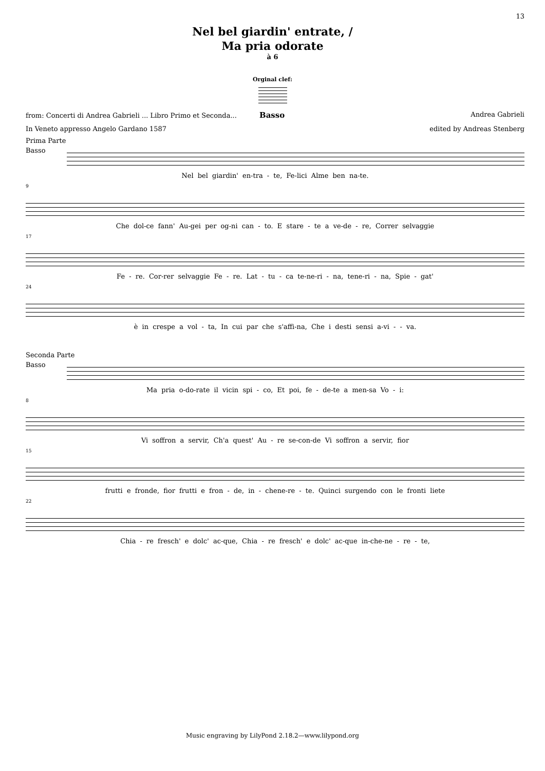13
Nel bel giardin' entrate, /
Ma pria odorate
à 6
Orginal clef:
from: Concerti di Andrea Gabrieli ... Libro Primo et Seconda... Basso Andrea Gabrieli
In Veneto appresso Angelo Gardano 1587 edited by Andreas Stenberg
Prima Parte
Basso
Nel bel giardin' en-tra - te, Fe-lici Alme ben na-te.
9
Che dol-ce fann' Au-gei per og-ni can - to. E stare - te a ve-de - re, Correr selvaggie
17
Fe - re. Cor-rer selvaggie Fe - re. Lat - tu - ca te-ne-ri - na, tene-ri - na, Spie - gat'
24
è in crespe a vol - ta, In cui par che s'affi-na, Che i desti sensi a-vi - - va.
Seconda Parte
Basso
Ma pria o-do-rate il vicin spi - co, Et poi, fe - de-te a men-sa Vo - i:
8
Vi soffron a servir, Ch'a quest' Au - re se-con-de Vi soffron a servir, fior
15
frutti e fronde, fior frutti e fron - de, in - chene-re - te. Quinci surgendo con le fronti liete
22
Chia - re fresch' e dolc' ac-que, Chia - re fresch' e dolc' ac-que in-che-ne - re - te,
Music engraving by LilyPond 2.18.2—www.lilypond.org